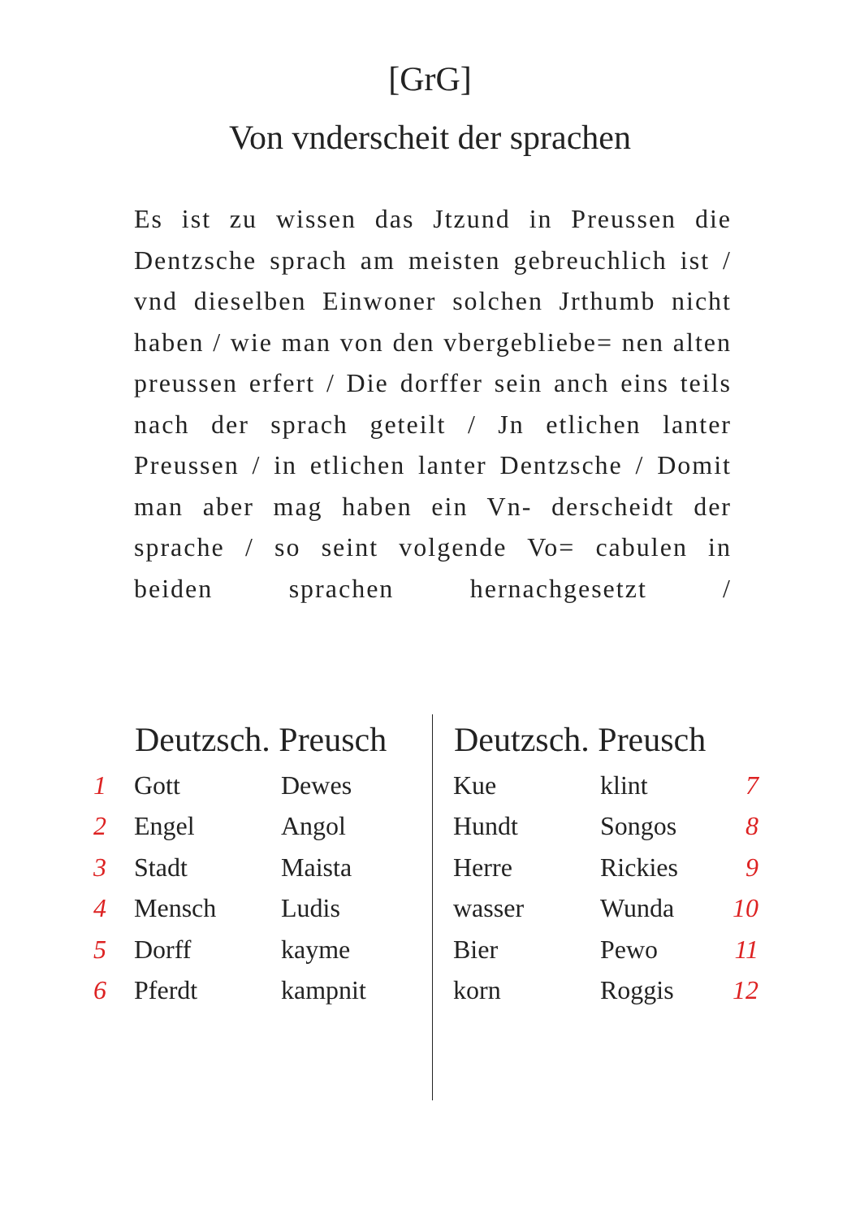[GrG]
Von vnderscheit der sprachen
Es ist zu wissen das Jtzund in Preussen die Dentzsche sprach am meisten gebreuchlich ist / vnd dieselben Einwoner solchen Jrthumb nicht haben / wie man von den vbergebliebe= nen alten preussen erfert / Die dorffer sein anch eins teils nach der sprach geteilt / Jn etlichen lanter Preussen / in etlichen lanter Dentzsche / Domit man aber mag haben ein Vn- derscheidt der sprache / so seint volgende Vo= cabulen in beiden sprachen hernachgesetzt /
| | Deutzsch. Preusch | |
| --- | --- | --- |
| 1 | Gott | Dewes |
| 2 | Engel | Angol |
| 3 | Stadt | Maista |
| 4 | Mensch | Ludis |
| 5 | Dorff | kayme |
| 6 | Pferdt | kampnit |
| Deutzsch. Preusch | | |
| --- | --- | --- |
| Kue | klint | 7 |
| Hundt | Songos | 8 |
| Herre | Rickies | 9 |
| wasser | Wunda | 10 |
| Bier | Pewo | 11 |
| korn | Roggis | 12 |